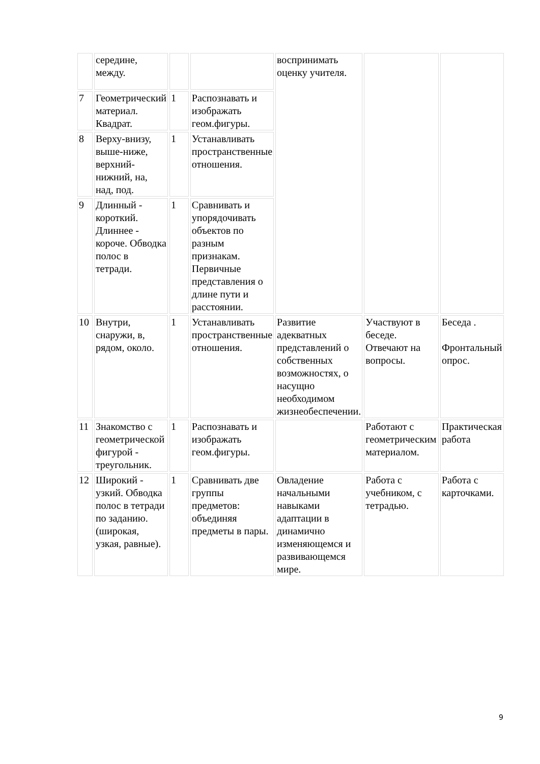| | середине, между. | | | воспринимать оценку учителя. | | |
| 7 | Геометрический материал. Квадрат. | 1 | Распознавать и изображать геом.фигуры. | | | |
| 8 | Верху-внизу, выше-ниже, верхний-нижний, на, над, под. | 1 | Устанавливать пространственные отношения. | | | |
| 9 | Длинный - короткий. Длиннее - короче. Обводка полос в тетради. | 1 | Сравнивать и упорядочивать объектов по разным признакам. Первичные представления о длине пути и расстоянии. | | | |
| 10 | Внутри, снаружи, в, рядом, около. | 1 | Устанавливать пространственные отношения. | Развитие адекватных представлений о собственных возможностях, о насущно необходимом жизнеобеспечении. | Участвуют в беседе. Отвечают на вопросы. | Беседа . Фронтальный опрос. |
| 11 | Знакомство с геометрической фигурой - треугольник. | 1 | Распознавать и изображать геом.фигуры. | | Работают с геометрическим материалом. | Практическая работа |
| 12 | Широкий - узкий. Обводка полос в тетради по заданию. (широкая, узкая, равные). | 1 | Сравнивать две группы предметов: объединяя предметы в пары. | Овладение начальными навыками адаптации в динамично изменяющемся и развивающемся мире. | Работа с учебником, с тетрадью. | Работа с карточками. |
9